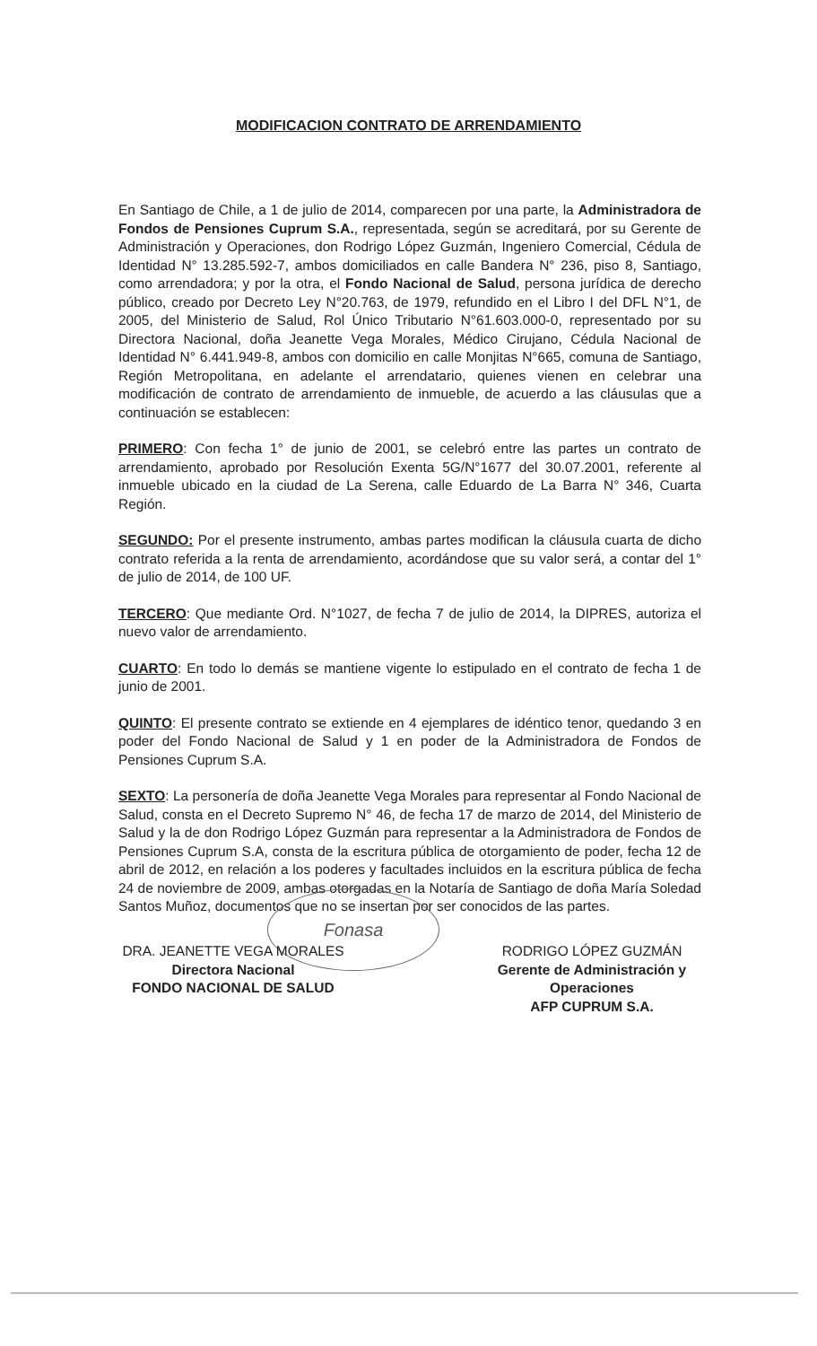MODIFICACION CONTRATO DE ARRENDAMIENTO
En Santiago de Chile, a 1 de julio de 2014, comparecen por una parte, la Administradora de Fondos de Pensiones Cuprum S.A., representada, según se acreditará, por su Gerente de Administración y Operaciones, don Rodrigo López Guzmán, Ingeniero Comercial, Cédula de Identidad N° 13.285.592-7, ambos domiciliados en calle Bandera N° 236, piso 8, Santiago, como arrendadora; y por la otra, el Fondo Nacional de Salud, persona jurídica de derecho público, creado por Decreto Ley N°20.763, de 1979, refundido en el Libro I del DFL N°1, de 2005, del Ministerio de Salud, Rol Único Tributario N°61.603.000-0, representado por su Directora Nacional, doña Jeanette Vega Morales, Médico Cirujano, Cédula Nacional de Identidad N° 6.441.949-8, ambos con domicilio en calle Monjitas N°665, comuna de Santiago, Región Metropolitana, en adelante el arrendatario, quienes vienen en celebrar una modificación de contrato de arrendamiento de inmueble, de acuerdo a las cláusulas que a continuación se establecen:
PRIMERO: Con fecha 1° de junio de 2001, se celebró entre las partes un contrato de arrendamiento, aprobado por Resolución Exenta 5G/N°1677 del 30.07.2001, referente al inmueble ubicado en la ciudad de La Serena, calle Eduardo de La Barra N° 346, Cuarta Región.
SEGUNDO: Por el presente instrumento, ambas partes modifican la cláusula cuarta de dicho contrato referida a la renta de arrendamiento, acordándose que su valor será, a contar del 1° de julio de 2014, de 100 UF.
TERCERO: Que mediante Ord. N°1027, de fecha 7 de julio de 2014, la DIPRES, autoriza el nuevo valor de arrendamiento.
CUARTO: En todo lo demás se mantiene vigente lo estipulado en el contrato de fecha 1 de junio de 2001.
QUINTO: El presente contrato se extiende en 4 ejemplares de idéntico tenor, quedando 3 en poder del Fondo Nacional de Salud y 1 en poder de la Administradora de Fondos de Pensiones Cuprum S.A.
SEXTO: La personería de doña Jeanette Vega Morales para representar al Fondo Nacional de Salud, consta en el Decreto Supremo N° 46, de fecha 17 de marzo de 2014, del Ministerio de Salud y la de don Rodrigo López Guzmán para representar a la Administradora de Fondos de Pensiones Cuprum S.A, consta de la escritura pública de otorgamiento de poder, fecha 12 de abril de 2012, en relación a los poderes y facultades incluidos en la escritura pública de fecha 24 de noviembre de 2009, ambas otorgadas en la Notaría de Santiago de doña María Soledad Santos Muñoz, documentos que no se insertan por ser conocidos de las partes.
Fonasa
DRA. JEANETTE VEGA MORALES
Directora Nacional
FONDO NACIONAL DE SALUD
RODRIGO LÓPEZ GUZMÁN
Gerente de Administración y Operaciones
AFP CUPRUM S.A.